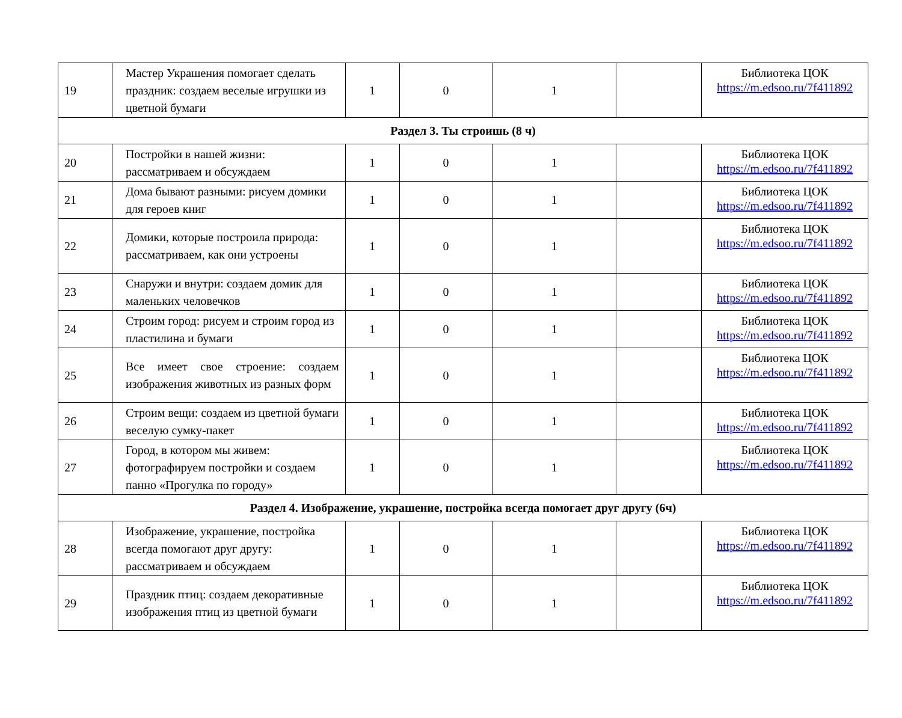| 19 | Мастер Украшения помогает сделать праздник: создаем веселые игрушки из цветной бумаги | 1 | 0 | 1 | | Библиотека ЦОК https://m.edsoo.ru/7f411892 |
| Раздел 3. Ты строишь (8 ч) | | | | | | |
| 20 | Постройки в нашей жизни: рассматриваем и обсуждаем | 1 | 0 | 1 | | Библиотека ЦОК https://m.edsoo.ru/7f411892 |
| 21 | Дома бывают разными: рисуем домики для героев книг | 1 | 0 | 1 | | Библиотека ЦОК https://m.edsoo.ru/7f411892 |
| 22 | Домики, которые построила природа: рассматриваем, как они устроены | 1 | 0 | 1 | | Библиотека ЦОК https://m.edsoo.ru/7f411892 |
| 23 | Снаружи и внутри: создаем домик для маленьких человечков | 1 | 0 | 1 | | Библиотека ЦОК https://m.edsoo.ru/7f411892 |
| 24 | Строим город: рисуем и строим город из пластилина и бумаги | 1 | 0 | 1 | | Библиотека ЦОК https://m.edsoo.ru/7f411892 |
| 25 | Все имеет свое строение: создаем изображения животных из разных форм | 1 | 0 | 1 | | Библиотека ЦОК https://m.edsoo.ru/7f411892 |
| 26 | Строим вещи: создаем из цветной бумаги веселую сумку-пакет | 1 | 0 | 1 | | Библиотека ЦОК https://m.edsoo.ru/7f411892 |
| 27 | Город, в котором мы живем: фотографируем постройки и создаем панно «Прогулка по городу» | 1 | 0 | 1 | | Библиотека ЦОК https://m.edsoo.ru/7f411892 |
| Раздел 4. Изображение, украшение, постройка всегда помогает друг другу (6ч) | | | | | | |
| 28 | Изображение, украшение, постройка всегда помогают друг другу: рассматриваем и обсуждаем | 1 | 0 | 1 | | Библиотека ЦОК https://m.edsoo.ru/7f411892 |
| 29 | Праздник птиц: создаем декоративные изображения птиц из цветной бумаги | 1 | 0 | 1 | | Библиотека ЦОК https://m.edsoo.ru/7f411892 |